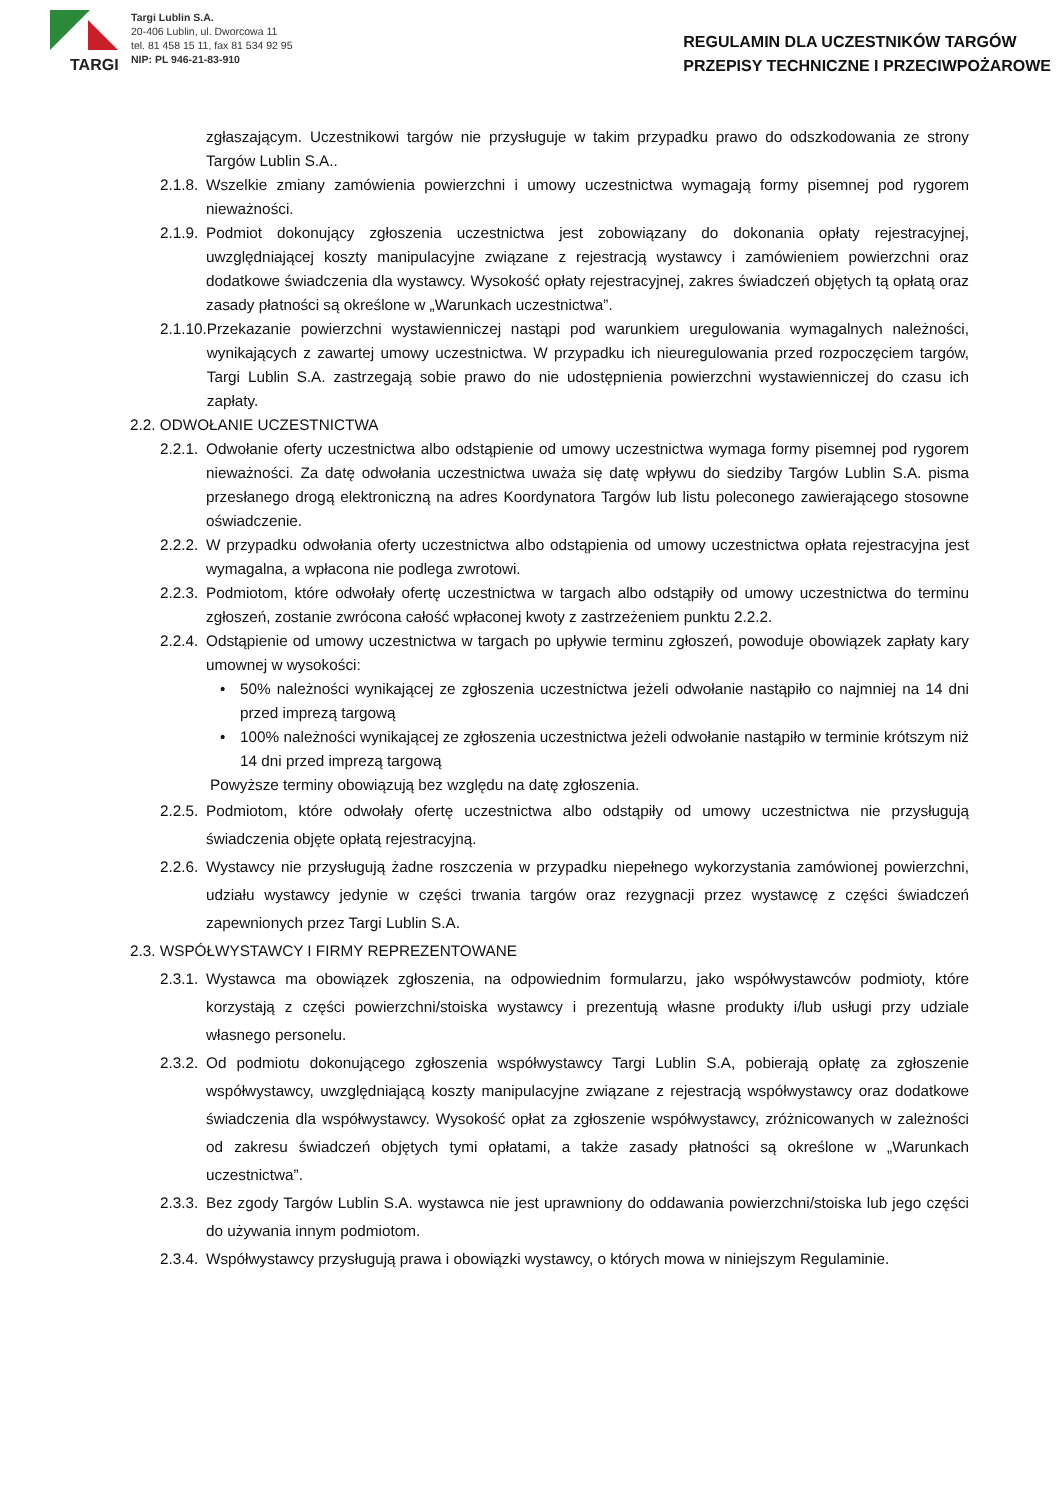TARGI
Targi Lublin S.A.
20-406 Lublin, ul. Dworcowa 11
tel. 81 458 15 11, fax 81 534 92 95
NIP: PL 946-21-83-910
REGULAMIN DLA UCZESTNIKÓW TARGÓW
PRZEPISY TECHNICZNE I PRZECIWPOŻAROWE
zgłaszającym. Uczestnikowi targów nie przysługuje w takim przypadku prawo do odszkodowania ze strony Targów Lublin S.A..
2.1.8. Wszelkie zmiany zamówienia powierzchni i umowy uczestnictwa wymagają formy pisemnej pod rygorem nieważności.
2.1.9. Podmiot dokonujący zgłoszenia uczestnictwa jest zobowiązany do dokonania opłaty rejestracyjnej, uwzględniającej koszty manipulacyjne związane z rejestracją wystawcy i zamówieniem powierzchni oraz dodatkowe świadczenia dla wystawcy. Wysokość opłaty rejestracyjnej, zakres świadczeń objętych tą opłatą oraz zasady płatności są określone w „Warunkach uczestnictwa”.
2.1.10. Przekazanie powierzchni wystawienniczej nastąpi pod warunkiem uregulowania wymagalnych należności, wynikających z zawartej umowy uczestnictwa. W przypadku ich nieuregulowania przed rozpoczęciem targów, Targi Lublin S.A. zastrzegają sobie prawo do nie udostępnienia powierzchni wystawienniczej do czasu ich zapłaty.
2.2. ODWOŁANIE UCZESTNICTWA
2.2.1. Odwołanie oferty uczestnictwa albo odstąpienie od umowy uczestnictwa wymaga formy pisemnej pod rygorem nieważności. Za datę odwołania uczestnictwa uważa się datę wpływu do siedziby Targów Lublin S.A. pisma przesłanego drogą elektroniczną na adres Koordynatora Targów lub listu poleconego zawierającego stosowne oświadczenie.
2.2.2. W przypadku odwołania oferty uczestnictwa albo odstąpienia od umowy uczestnictwa opłata rejestracyjna jest wymagalna, a wpłacona nie podlega zwrotowi.
2.2.3. Podmiotom, które odwołały ofertę uczestnictwa w targach albo odstąpiły od umowy uczestnictwa do terminu zgłoszeń, zostanie zwrócona całość wpłaconej kwoty z zastrzeżeniem punktu 2.2.2.
2.2.4. Odstąpienie od umowy uczestnictwa w targach po upływie terminu zgłoszeń, powoduje obowiązek zapłaty kary umownej w wysokości:
• 50% należności wynikającej ze zgłoszenia uczestnictwa jeżeli odwołanie nastąpiło co najmniej na 14 dni przed imprezą targową
• 100% należności wynikającej ze zgłoszenia uczestnictwa jeżeli odwołanie nastąpiło w terminie krótszym niż 14 dni przed imprezą targową
Powyższe terminy obowiązują bez względu na datę zgłoszenia.
2.2.5. Podmiotom, które odwołały ofertę uczestnictwa albo odstąpiły od umowy uczestnictwa nie przysługują świadczenia objęte opłatą rejestracyjną.
2.2.6. Wystawcy nie przysługują żadne roszczenia w przypadku niepełnego wykorzystania zamówionej powierzchni, udziału wystawcy jedynie w części trwania targów oraz rezygnacji przez wystawcę z części świadczeń zapewnionych przez Targi Lublin S.A.
2.3. WSPÓŁWYSTAWCY I FIRMY REPREZENTOWANE
2.3.1. Wystawca ma obowiązek zgłoszenia, na odpowiednim formularzu, jako współwystawców podmioty, które korzystają z części powierzchni/stoiska wystawcy i prezentują własne produkty i/lub usługi przy udziale własnego personelu.
2.3.2. Od podmiotu dokonującego zgłoszenia współwystawcy Targi Lublin S.A, pobierają opłatę za zgłoszenie współwystawcy, uwzględniającą koszty manipulacyjne związane z rejestracją współwystawcy oraz dodatkowe świadczenia dla współwystawcy. Wysokość opłat za zgłoszenie współwystawcy, zróżnicowanych w zależności od zakresu świadczeń objętych tymi opłatami, a także zasady płatności są określone w „Warunkach uczestnictwa”.
2.3.3. Bez zgody Targów Lublin S.A. wystawca nie jest uprawniony do oddawania powierzchni/stoiska lub jego części do używania innym podmiotom.
2.3.4. Współwystawcy przysługują prawa i obowiązki wystawcy, o których mowa w niniejszym Regulaminie.